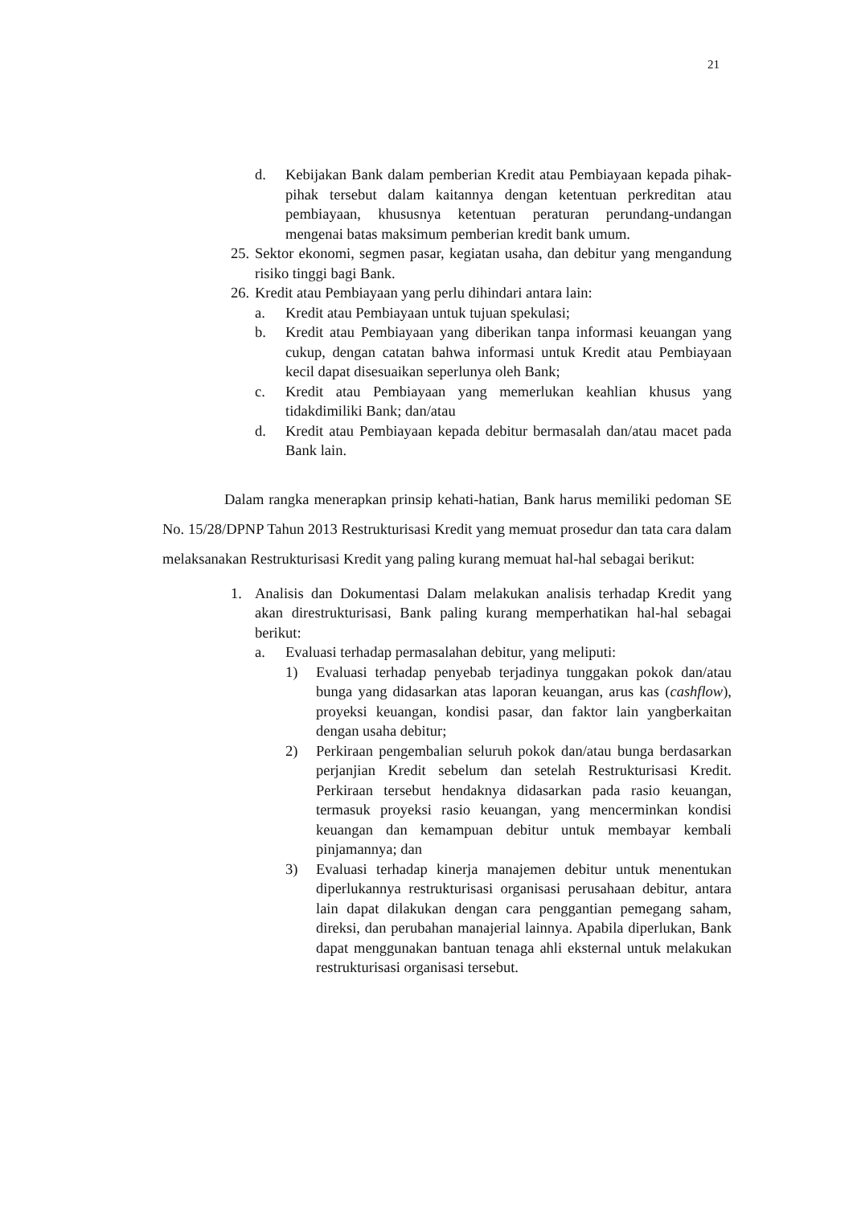21
d. Kebijakan Bank dalam pemberian Kredit atau Pembiayaan kepada pihak-pihak tersebut dalam kaitannya dengan ketentuan perkreditan atau pembiayaan, khususnya ketentuan peraturan perundang-undangan mengenai batas maksimum pemberian kredit bank umum.
25. Sektor ekonomi, segmen pasar, kegiatan usaha, dan debitur yang mengandung risiko tinggi bagi Bank.
26. Kredit atau Pembiayaan yang perlu dihindari antara lain:
a. Kredit atau Pembiayaan untuk tujuan spekulasi;
b. Kredit atau Pembiayaan yang diberikan tanpa informasi keuangan yang cukup, dengan catatan bahwa informasi untuk Kredit atau Pembiayaan kecil dapat disesuaikan seperlunya oleh Bank;
c. Kredit atau Pembiayaan yang memerlukan keahlian khusus yang tidakdimiliki Bank; dan/atau
d. Kredit atau Pembiayaan kepada debitur bermasalah dan/atau macet pada Bank lain.
Dalam rangka menerapkan prinsip kehati-hatian, Bank harus memiliki pedoman SE No. 15/28/DPNP Tahun 2013 Restrukturisasi Kredit yang memuat prosedur dan tata cara dalam melaksanakan Restrukturisasi Kredit yang paling kurang memuat hal-hal sebagai berikut:
1. Analisis dan Dokumentasi Dalam melakukan analisis terhadap Kredit yang akan direstrukturisasi, Bank paling kurang memperhatikan hal-hal sebagai berikut:
a. Evaluasi terhadap permasalahan debitur, yang meliputi:
1) Evaluasi terhadap penyebab terjadinya tunggakan pokok dan/atau bunga yang didasarkan atas laporan keuangan, arus kas (cashflow), proyeksi keuangan, kondisi pasar, dan faktor lain yangberkaitan dengan usaha debitur;
2) Perkiraan pengembalian seluruh pokok dan/atau bunga berdasarkan perjanjian Kredit sebelum dan setelah Restrukturisasi Kredit. Perkiraan tersebut hendaknya didasarkan pada rasio keuangan, termasuk proyeksi rasio keuangan, yang mencerminkan kondisi keuangan dan kemampuan debitur untuk membayar kembali pinjamannya; dan
3) Evaluasi terhadap kinerja manajemen debitur untuk menentukan diperlukannya restrukturisasi organisasi perusahaan debitur, antara lain dapat dilakukan dengan cara penggantian pemegang saham, direksi, dan perubahan manajerial lainnya. Apabila diperlukan, Bank dapat menggunakan bantuan tenaga ahli eksternal untuk melakukan restrukturisasi organisasi tersebut.